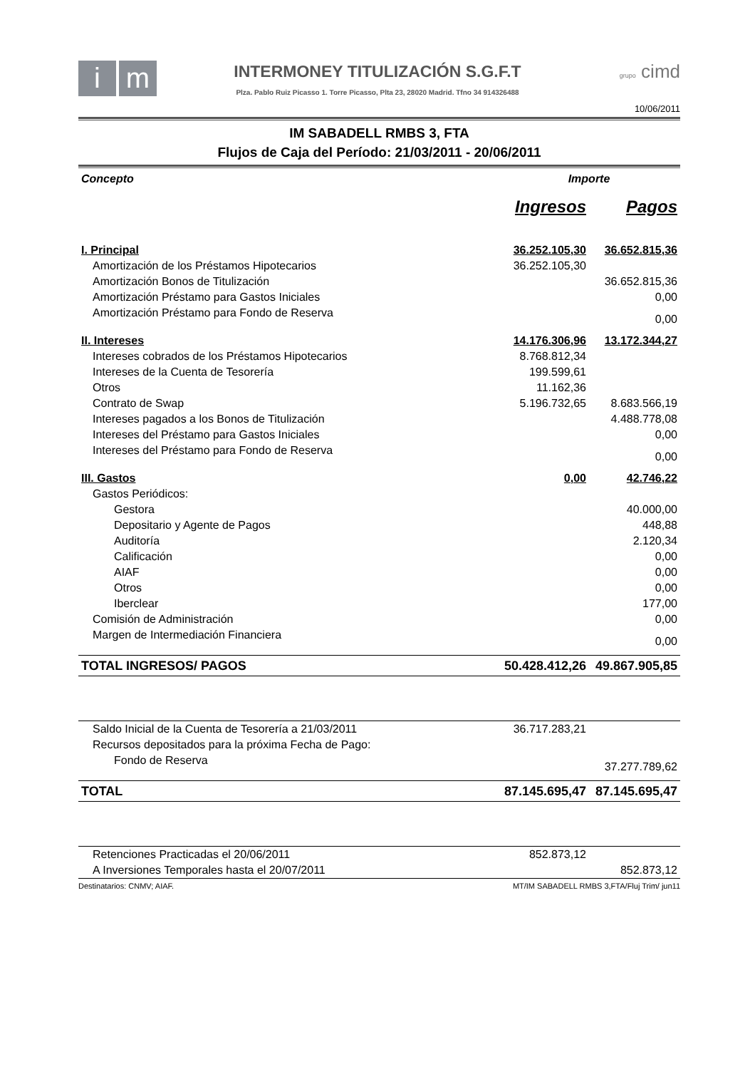i m
INTERMONEY TITULIZACIÓN S.G.F.T
Plza. Pablo Ruiz Picasso 1. Torre Picasso, Plta 23, 28020 Madrid. Tfno 34 914326488
grupo cimd
10/06/2011
IM SABADELL RMBS 3, FTA
Flujos de Caja del Período: 21/03/2011 - 20/06/2011
| Concepto | Importe | |
| --- | --- | --- |
| | Ingresos | Pagos |
| I. Principal | 36.252.105,30 | 36.652.815,36 |
| Amortización de los Préstamos Hipotecarios | 36.252.105,30 | |
| Amortización Bonos de Titulización | | 36.652.815,36 |
| Amortización Préstamo para Gastos Iniciales | | 0,00 |
| Amortización Préstamo para Fondo de Reserva | | 0,00 |
| II. Intereses | 14.176.306,96 | 13.172.344,27 |
| Intereses cobrados de los Préstamos Hipotecarios | 8.768.812,34 | |
| Intereses de la Cuenta de Tesorería | 199.599,61 | |
| Otros | 11.162,36 | |
| Contrato de Swap | 5.196.732,65 | 8.683.566,19 |
| Intereses pagados a los Bonos de Titulización | | 4.488.778,08 |
| Intereses del Préstamo para Gastos Iniciales | | 0,00 |
| Intereses del Préstamo para Fondo de Reserva | | 0,00 |
| III. Gastos | 0,00 | 42.746,22 |
| Gastos Periódicos: | | |
| Gestora | | 40.000,00 |
| Depositario y Agente de Pagos | | 448,88 |
| Auditoría | | 2.120,34 |
| Calificación | | 0,00 |
| AIAF | | 0,00 |
| Otros | | 0,00 |
| Iberclear | | 177,00 |
| Comisión de Administración | | 0,00 |
| Margen de Intermediación Financiera | | 0,00 |
| TOTAL INGRESOS/ PAGOS | 50.428.412,26 | 49.867.905,85 |
| Saldo Inicial de la Cuenta de Tesorería a 21/03/2011 | 36.717.283,21 | |
| Recursos depositados para la próxima Fecha de Pago: | | |
| Fondo de Reserva | | 37.277.789,62 |
| TOTAL | 87.145.695,47 | 87.145.695,47 |
| Retenciones Practicadas el 20/06/2011 | 852.873,12 | |
| A Inversiones Temporales hasta el 20/07/2011 | | 852.873,12 |
Destinatarios: CNMV; AIAF. MT/IM SABADELL RMBS 3,FTA/Fluj Trim/ jun11